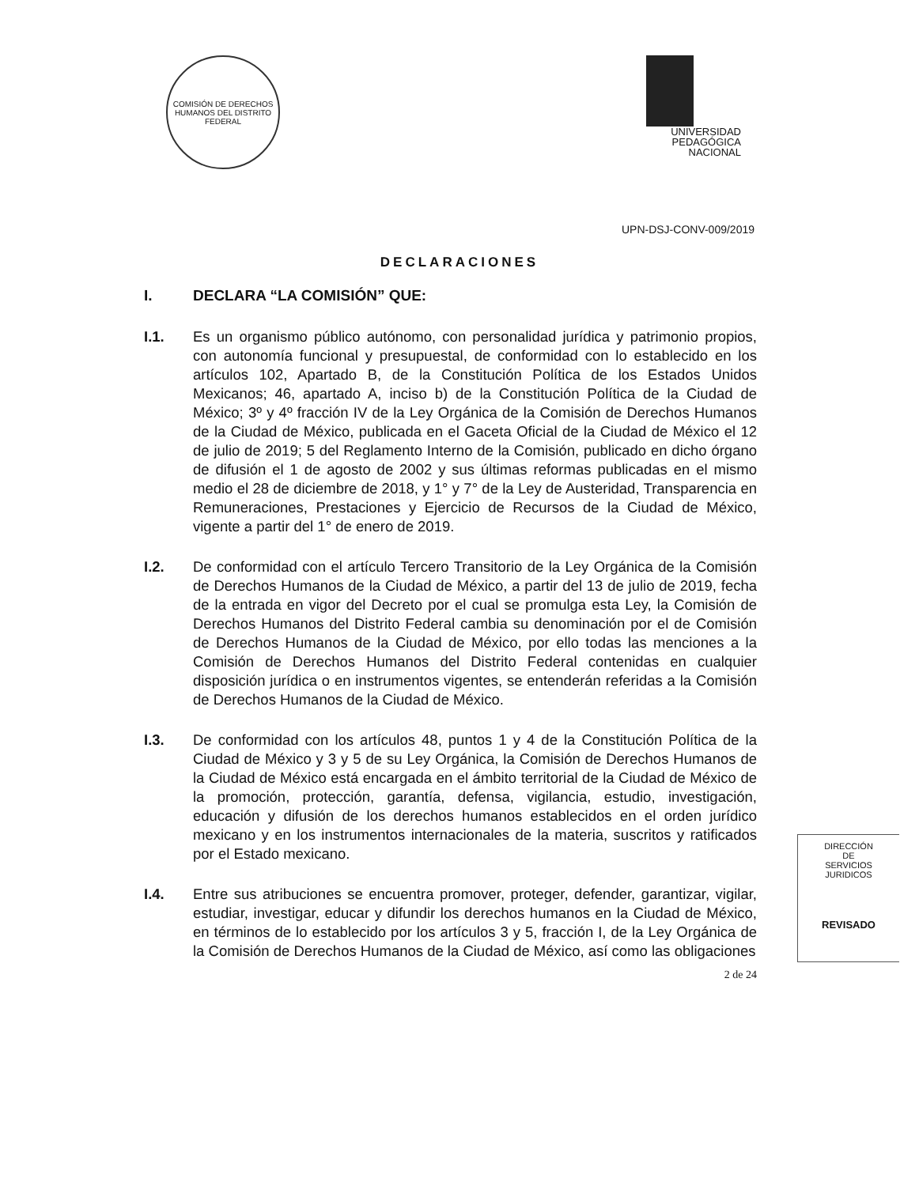COMISIÓN DE DERECHOS HUMANOS DEL DISTRITO FEDERAL
UNIVERSIDAD
PEDAGÓGICA
NACIONAL
UPN-DSJ-CONV-009/2019
DECLARACIONES
I. DECLARA “LA COMISIÓN” QUE:
I.1. Es un organismo público autónomo, con personalidad jurídica y patrimonio propios, con autonomía funcional y presupuestal, de conformidad con lo establecido en los artículos 102, Apartado B, de la Constitución Política de los Estados Unidos Mexicanos; 46, apartado A, inciso b) de la Constitución Política de la Ciudad de México; 3º y 4º fracción IV de la Ley Orgánica de la Comisión de Derechos Humanos de la Ciudad de México, publicada en el Gaceta Oficial de la Ciudad de México el 12 de julio de 2019; 5 del Reglamento Interno de la Comisión, publicado en dicho órgano de difusión el 1 de agosto de 2002 y sus últimas reformas publicadas en el mismo medio el 28 de diciembre de 2018, y 1° y 7° de la Ley de Austeridad, Transparencia en Remuneraciones, Prestaciones y Ejercicio de Recursos de la Ciudad de México, vigente a partir del 1° de enero de 2019.
I.2. De conformidad con el artículo Tercero Transitorio de la Ley Orgánica de la Comisión de Derechos Humanos de la Ciudad de México, a partir del 13 de julio de 2019, fecha de la entrada en vigor del Decreto por el cual se promulga esta Ley, la Comisión de Derechos Humanos del Distrito Federal cambia su denominación por el de Comisión de Derechos Humanos de la Ciudad de México, por ello todas las menciones a la Comisión de Derechos Humanos del Distrito Federal contenidas en cualquier disposición jurídica o en instrumentos vigentes, se entenderán referidas a la Comisión de Derechos Humanos de la Ciudad de México.
I.3. De conformidad con los artículos 48, puntos 1 y 4 de la Constitución Política de la Ciudad de México y 3 y 5 de su Ley Orgánica, la Comisión de Derechos Humanos de la Ciudad de México está encargada en el ámbito territorial de la Ciudad de México de la promoción, protección, garantía, defensa, vigilancia, estudio, investigación, educación y difusión de los derechos humanos establecidos en el orden jurídico mexicano y en los instrumentos internacionales de la materia, suscritos y ratificados por el Estado mexicano.
I.4. Entre sus atribuciones se encuentra promover, proteger, defender, garantizar, vigilar, estudiar, investigar, educar y difundir los derechos humanos en la Ciudad de México, en términos de lo establecido por los artículos 3 y 5, fracción I, de la Ley Orgánica de la Comisión de Derechos Humanos de la Ciudad de México, así como las obligaciones
2 de 24
DIRECCIÓN
DE
SERVICIOS
JURIDICOS
REVISADO